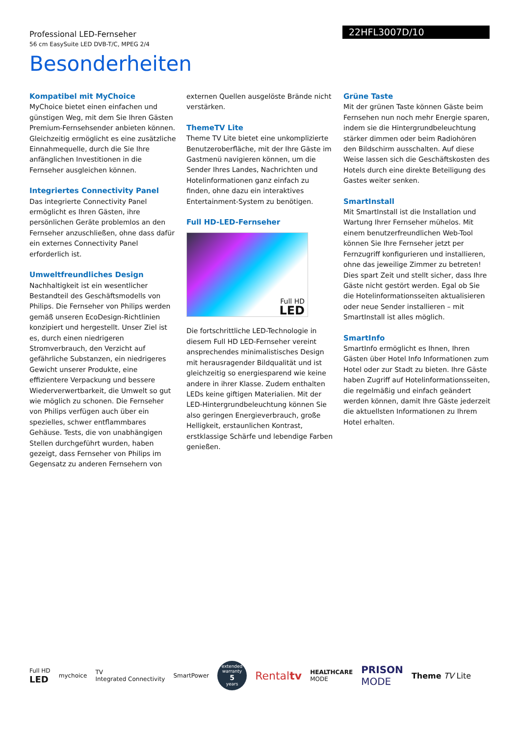Professional LED-Fernseher
56 cm EasySuite LED DVB-T/C, MPEG 2/4
22HFL3007D/10
Besonderheiten
Kompatibel mit MyChoice
MyChoice bietet einen einfachen und günstigen Weg, mit dem Sie Ihren Gästen Premium-Fernsehsender anbieten können. Gleichzeitig ermöglicht es eine zusätzliche Einnahmequelle, durch die Sie Ihre anfänglichen Investitionen in die Fernseher ausgleichen können.
Integriertes Connectivity Panel
Das integrierte Connectivity Panel ermöglicht es Ihren Gästen, ihre persönlichen Geräte problemlos an den Fernseher anzuschließen, ohne dass dafür ein externes Connectivity Panel erforderlich ist.
Umweltfreundliches Design
Nachhaltigkeit ist ein wesentlicher Bestandteil des Geschäftsmodells von Philips. Die Fernseher von Philips werden gemäß unseren EcoDesign-Richtlinien konzipiert und hergestellt. Unser Ziel ist es, durch einen niedrigeren Stromverbrauch, den Verzicht auf gefährliche Substanzen, ein niedrigeres Gewicht unserer Produkte, eine effizientere Verpackung und bessere Wiederverwertbarkeit, die Umwelt so gut wie möglich zu schonen. Die Fernseher von Philips verfügen auch über ein spezielles, schwer entflammbares Gehäuse. Tests, die von unabhängigen Stellen durchgeführt wurden, haben gezeigt, dass Fernseher von Philips im Gegensatz zu anderen Fernsehern von
externen Quellen ausgelöste Brände nicht verstärken.
ThemeTV Lite
Theme TV Lite bietet eine unkomplizierte Benutzeroberfläche, mit der Ihre Gäste im Gastmenü navigieren können, um die Sender Ihres Landes, Nachrichten und Hotelinformationen ganz einfach zu finden, ohne dazu ein interaktives Entertainment-System zu benötigen.
Full HD-LED-Fernseher
Full HD
LED
Die fortschrittliche LED-Technologie in diesem Full HD LED-Fernseher vereint ansprechendes minimalistisches Design mit herausragender Bildqualität und ist gleichzeitig so energiesparend wie keine andere in ihrer Klasse. Zudem enthalten LEDs keine giftigen Materialien. Mit der LED-Hintergrundbeleuchtung können Sie also geringen Energieverbrauch, große Helligkeit, erstaunlichen Kontrast, erstklassige Schärfe und lebendige Farben genießen.
Grüne Taste
Mit der grünen Taste können Gäste beim Fernsehen nun noch mehr Energie sparen, indem sie die Hintergrundbeleuchtung stärker dimmen oder beim Radiohören den Bildschirm ausschalten. Auf diese Weise lassen sich die Geschäftskosten des Hotels durch eine direkte Beteiligung des Gastes weiter senken.
SmartInstall
Mit SmartInstall ist die Installation und Wartung Ihrer Fernseher mühelos. Mit einem benutzerfreundlichen Web-Tool können Sie Ihre Fernseher jetzt per Fernzugriff konfigurieren und installieren, ohne das jeweilige Zimmer zu betreten! Dies spart Zeit und stellt sicher, dass Ihre Gäste nicht gestört werden. Egal ob Sie die Hotelinformationsseiten aktualisieren oder neue Sender installieren – mit SmartInstall ist alles möglich.
SmartInfo
SmartInfo ermöglicht es Ihnen, Ihren Gästen über Hotel Info Informationen zum Hotel oder zur Stadt zu bieten. Ihre Gäste haben Zugriff auf Hotelinformationsseiten, die regelmäßig und einfach geändert werden können, damit Ihre Gäste jederzeit die aktuellsten Informationen zu Ihrem Hotel erhalten.
Full HD
LED
mychoice
TV
Integrated Connectivity
SmartPower
extended warranty
5
years
Rentaltv
HEALTHCARE
MODE
PRISON
MODE
Theme TV Lite